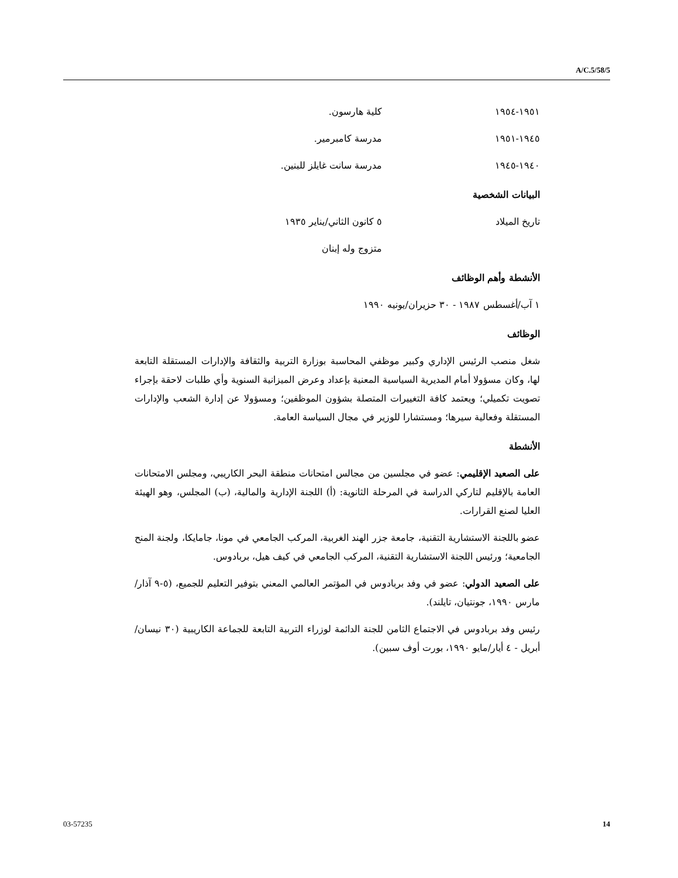A/C.5/58/5
١٩٥١-١٩٥٤ كلية هارسون.
١٩٤٥-١٩٥١ مدرسة كامبرمير.
١٩٤٠-١٩٤٥ مدرسة سانت غايلز للبنين.
البيانات الشخصية
تاريخ الميلاد ٥ كانون الثاني/يناير ١٩٣٥
متزوج وله إبنان
الأنشطة وأهم الوظائف
١ آب/أغسطس ١٩٨٧ - ٣٠ حزيران/يونيه ١٩٩٠
الوظائف
شغل منصب الرئيس الإداري وكبير موظفي المحاسبة بوزارة التربية والثقافة والإدارات المستقلة التابعة لها، وكان مسؤولا أمام المديرية السياسية المعنية بإعداد وعرض الميزانية السنوية وأي طلبات لاحقة بإجراء تصويت تكميلي؛ ويعتمد كافة التغييرات المتصلة بشؤون الموظفين؛ ومسؤولا عن إدارة الشعب والإدارات المستقلة وفعالية سيرها؛ ومستشارا للوزير في مجال السياسة العامة.
الأنشطة
على الصعيد الإقليمي: عضو في مجلسين من مجالس امتحانات منطقة البحر الكاريبي، ومجلس الامتحانات العامة بالإقليم لتاركي الدراسة في المرحلة الثانوية: (أ) اللجنة الإدارية والمالية، (ب) المجلس، وهو الهيئة العليا لصنع القرارات.
عضو باللجنة الاستشارية التقنية، جامعة جزر الهند الغربية، المركب الجامعي في مونا، جامايكا، ولجنة المنح الجامعية؛ ورئيس اللجنة الاستشارية التقنية، المركب الجامعي في كيف هيل، بربادوس.
على الصعيد الدولي: عضو في وفد بربادوس في المؤتمر العالمي المعني بتوفير التعليم للجميع، (٥-٩ آذار/مارس ١٩٩٠، جونتيان، تايلند).
رئيس وفد بربادوس في الاجتماع الثامن للجنة الدائمة لوزراء التربية التابعة للجماعة الكاريبية (٣٠ نيسان/أبريل - ٤ أيار/مايو ١٩٩٠، بورت أوف سبين).
03-57235 14